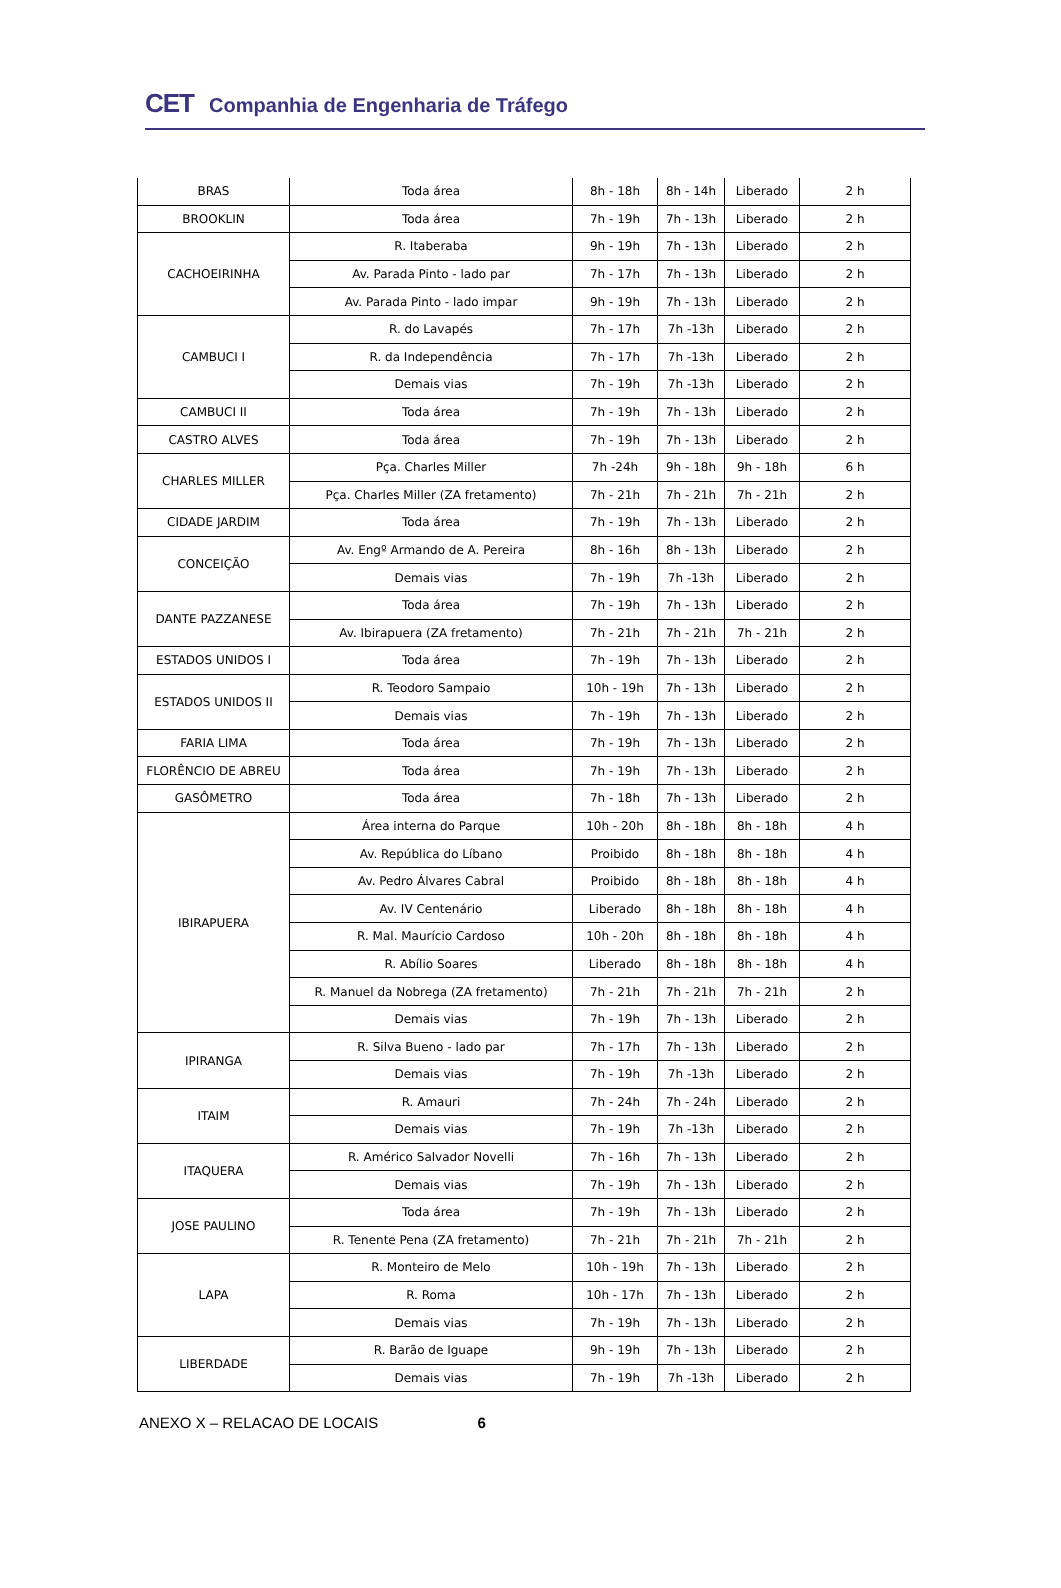CET Companhia de Engenharia de Tráfego
| BRAS | Toda área | 8h - 18h | 8h - 14h | Liberado | 2 h |
| BROOKLIN | Toda área | 7h - 19h | 7h - 13h | Liberado | 2 h |
| CACHOEIRINHA | R. Itaberaba | 9h - 19h | 7h - 13h | Liberado | 2 h |
| | Av. Parada Pinto - lado par | 7h - 17h | 7h - 13h | Liberado | 2 h |
| | Av. Parada Pinto - lado impar | 9h - 19h | 7h - 13h | Liberado | 2 h |
| CAMBUCI I | R. do Lavapés | 7h - 17h | 7h -13h | Liberado | 2 h |
| | R. da Independência | 7h - 17h | 7h -13h | Liberado | 2 h |
| | Demais vias | 7h - 19h | 7h -13h | Liberado | 2 h |
| CAMBUCI II | Toda área | 7h - 19h | 7h - 13h | Liberado | 2 h |
| CASTRO ALVES | Toda área | 7h - 19h | 7h - 13h | Liberado | 2 h |
| CHARLES MILLER | Pça. Charles Miller | 7h -24h | 9h - 18h | 9h - 18h | 6 h |
| | Pça. Charles Miller (ZA fretamento) | 7h - 21h | 7h - 21h | 7h - 21h | 2 h |
| CIDADE JARDIM | Toda área | 7h - 19h | 7h - 13h | Liberado | 2 h |
| CONCEIÇÃO | Av. Engº Armando de A. Pereira | 8h - 16h | 8h - 13h | Liberado | 2 h |
| | Demais vias | 7h - 19h | 7h -13h | Liberado | 2 h |
| DANTE PAZZANESE | Toda área | 7h - 19h | 7h - 13h | Liberado | 2 h |
| | Av. Ibirapuera (ZA fretamento) | 7h - 21h | 7h - 21h | 7h - 21h | 2 h |
| ESTADOS UNIDOS I | Toda área | 7h - 19h | 7h - 13h | Liberado | 2 h |
| ESTADOS UNIDOS II | R. Teodoro Sampaio | 10h - 19h | 7h - 13h | Liberado | 2 h |
| | Demais vias | 7h - 19h | 7h - 13h | Liberado | 2 h |
| FARIA LIMA | Toda área | 7h - 19h | 7h - 13h | Liberado | 2 h |
| FLORÊNCIO DE ABREU | Toda área | 7h - 19h | 7h - 13h | Liberado | 2 h |
| GASÔMETRO | Toda área | 7h - 18h | 7h - 13h | Liberado | 2 h |
| IBIRAPUERA | Área interna do Parque | 10h - 20h | 8h - 18h | 8h - 18h | 4 h |
| | Av. República do Líbano | Proibido | 8h - 18h | 8h - 18h | 4 h |
| | Av. Pedro Álvares Cabral | Proibido | 8h - 18h | 8h - 18h | 4 h |
| | Av. IV Centenário | Liberado | 8h - 18h | 8h - 18h | 4 h |
| | R. Mal. Maurício Cardoso | 10h - 20h | 8h - 18h | 8h - 18h | 4 h |
| | R. Abílio Soares | Liberado | 8h - 18h | 8h - 18h | 4 h |
| | R. Manuel da Nobrega (ZA fretamento) | 7h - 21h | 7h - 21h | 7h - 21h | 2 h |
| | Demais vias | 7h - 19h | 7h - 13h | Liberado | 2 h |
| IPIRANGA | R. Silva Bueno - lado par | 7h - 17h | 7h - 13h | Liberado | 2 h |
| | Demais vias | 7h - 19h | 7h -13h | Liberado | 2 h |
| ITAIM | R. Amauri | 7h - 24h | 7h - 24h | Liberado | 2 h |
| | Demais vias | 7h - 19h | 7h -13h | Liberado | 2 h |
| ITAQUERA | R. Américo Salvador Novelli | 7h - 16h | 7h - 13h | Liberado | 2 h |
| | Demais vias | 7h - 19h | 7h - 13h | Liberado | 2 h |
| JOSE PAULINO | Toda área | 7h - 19h | 7h - 13h | Liberado | 2 h |
| | R. Tenente Pena (ZA fretamento) | 7h - 21h | 7h - 21h | 7h - 21h | 2 h |
| LAPA | R. Monteiro de Melo | 10h - 19h | 7h - 13h | Liberado | 2 h |
| | R. Roma | 10h - 17h | 7h - 13h | Liberado | 2 h |
| | Demais vias | 7h - 19h | 7h - 13h | Liberado | 2 h |
| LIBERDADE | R. Barão de Iguape | 9h - 19h | 7h - 13h | Liberado | 2 h |
| | Demais vias | 7h - 19h | 7h -13h | Liberado | 2 h |
ANEXO X – RELACAO DE LOCAIS 6